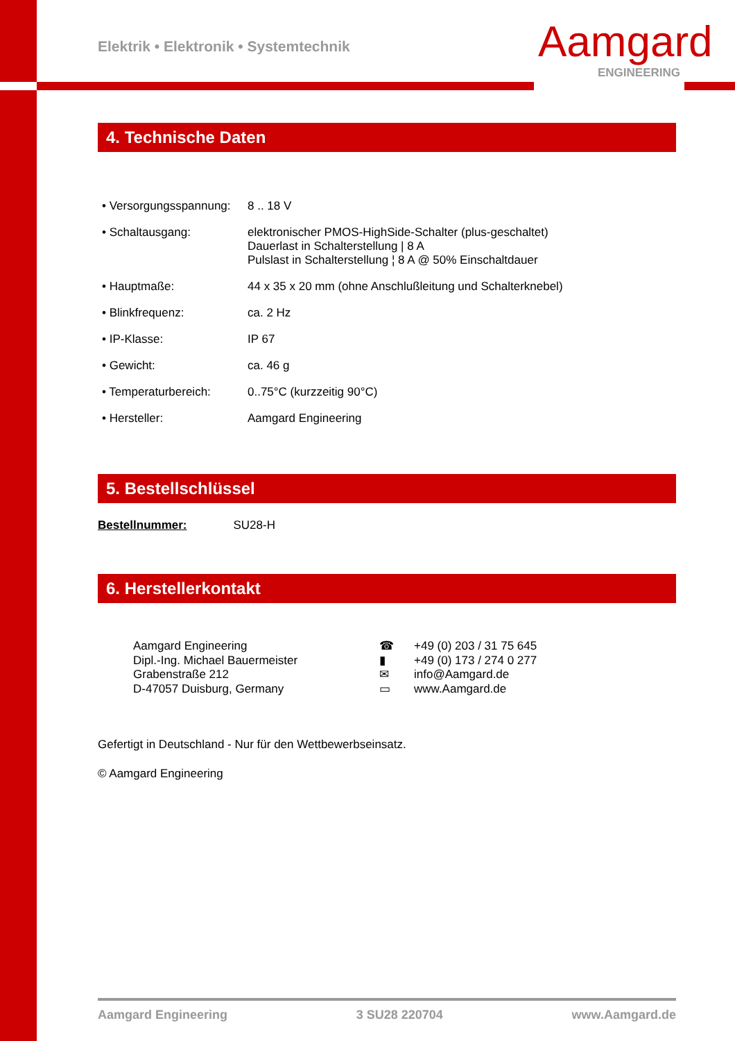Elektrik • Elektronik • Systemtechnik
Aamgard
ENGINEERING
4. Technische Daten
• Versorgungsspannung:
8 .. 18 V
• Schaltausgang: elektronischer PMOS-HighSide-Schalter (plus-geschaltet)
Dauerlast in Schalterstellung | 8 A
Pulslast in Schalterstellung ¦ 8 A @ 50% Einschaltdauer
• Hauptmaße: 44 x 35 x 20 mm (ohne Anschlußleitung und Schalterknebel)
• Blinkfrequenz: ca. 2 Hz
• IP-Klasse: IP 67
• Gewicht: ca. 46 g
• Temperaturbereich: 0..75°C (kurzzeitig 90°C)
• Hersteller: Aamgard Engineering
5. Bestellschlüssel
Bestellnummer: SU28-H
6. Herstellerkontakt
Aamgard Engineering
Dipl.-Ing. Michael Bauermeister
Grabenstraße 212
D-47057 Duisburg, Germany
☎
▮
✉
▭
+49 (0) 203 / 31 75 645
+49 (0) 173 / 274 0 277
info@Aamgard.de
www.Aamgard.de
Gefertigt in Deutschland - Nur für den Wettbewerbseinsatz.
© Aamgard Engineering
Aamgard Engineering 3 SU28 220704 www.Aamgard.de